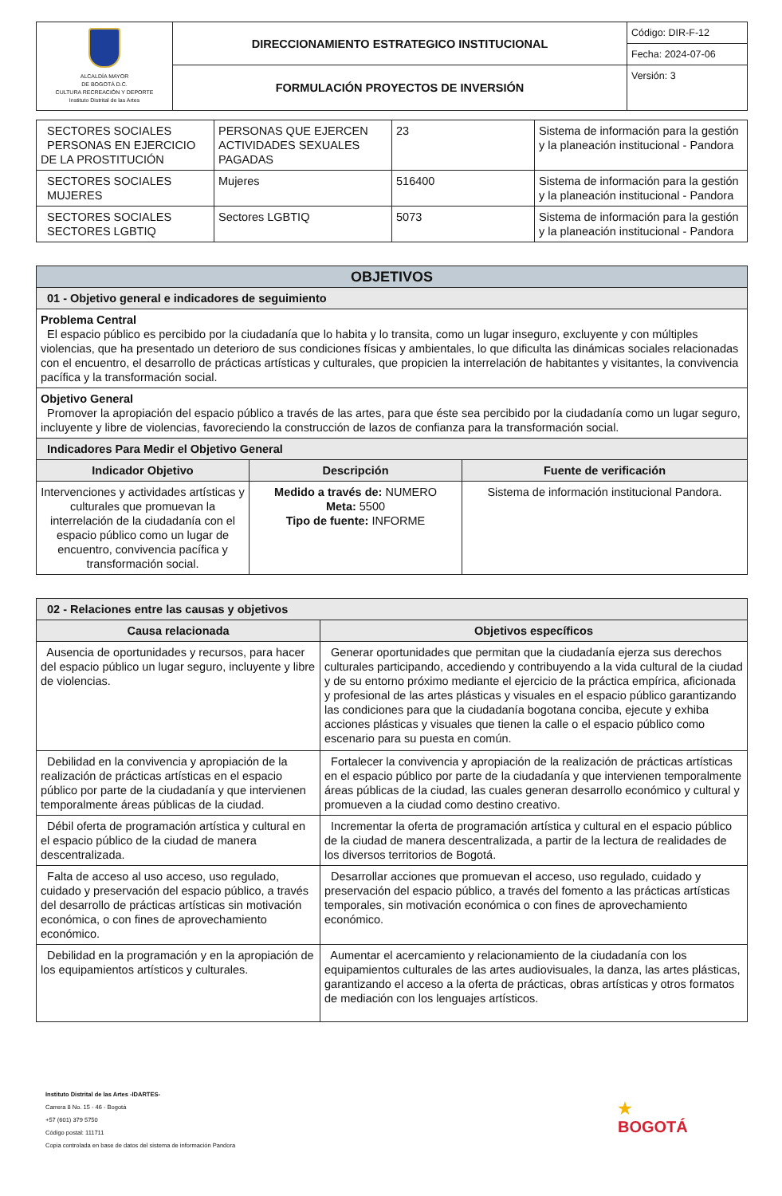| ALCALDÍA MAYOR DE BOGOTÁ D.C. CULTURA RECREACIÓN Y DEPORTE Instituto Distrital de las Artes | DIRECCIONAMIENTO ESTRATEGICO INSTITUCIONAL | Código: DIR-F-12 |
| | | Fecha: 2024-07-06 |
| | FORMULACIÓN PROYECTOS DE INVERSIÓN | Versión: 3 |
| SECTORES SOCIALES PERSONAS EN EJERCICIO DE LA PROSTITUCIÓN | PERSONAS QUE EJERCEN ACTIVIDADES SEXUALES PAGADAS | 23 | Sistema de información para la gestión y la planeación institucional - Pandora |
| SECTORES SOCIALES MUJERES | Mujeres | 516400 | Sistema de información para la gestión y la planeación institucional - Pandora |
| SECTORES SOCIALES SECTORES LGBTIQ | Sectores LGBTIQ | 5073 | Sistema de información para la gestión y la planeación institucional - Pandora |
| OBJETIVOS | | |
| 01 - Objetivo general e indicadores de seguimiento | | |
| Problema Central El espacio público es percibido por la ciudadanía que lo habita y lo transita, como un lugar inseguro, excluyente y con múltiples violencias, que ha presentado un deterioro de sus condiciones físicas y ambientales, lo que dificulta las dinámicas sociales relacionadas con el encuentro, el desarrollo de prácticas artísticas y culturales, que propicien la interrelación de habitantes y visitantes, la convivencia pacífica y la transformación social. | | |
| Objetivo General Promover la apropiación del espacio público a través de las artes, para que éste sea percibido por la ciudadanía como un lugar seguro, incluyente y libre de violencias, favoreciendo la construcción de lazos de confianza para la transformación social. | | |
| Indicadores Para Medir el Objetivo General | | |
| Indicador Objetivo | Descripción | Fuente de verificación |
| Intervenciones y actividades artísticas y culturales que promuevan la interrelación de la ciudadanía con el espacio público como un lugar de encuentro, convivencia pacífica y transformación social. | Medido a través de: NUMERO Meta: 5500 Tipo de fuente: INFORME | Sistema de información institucional Pandora. |
| 02 - Relaciones entre las causas y objetivos | |
| Causa relacionada | Objetivos específicos |
| Ausencia de oportunidades y recursos, para hacer del espacio público un lugar seguro, incluyente y libre de violencias. | Generar oportunidades que permitan que la ciudadanía ejerza sus derechos culturales participando, accediendo y contribuyendo a la vida cultural de la ciudad y de su entorno próximo mediante el ejercicio de la práctica empírica, aficionada y profesional de las artes plásticas y visuales en el espacio público garantizando las condiciones para que la ciudadanía bogotana conciba, ejecute y exhiba acciones plásticas y visuales que tienen la calle o el espacio público como escenario para su puesta en común. |
| Debilidad en la convivencia y apropiación de la realización de prácticas artísticas en el espacio público por parte de la ciudadanía y que intervienen temporalmente áreas públicas de la ciudad. | Fortalecer la convivencia y apropiación de la realización de prácticas artísticas en el espacio público por parte de la ciudadanía y que intervienen temporalmente áreas públicas de la ciudad, las cuales generan desarrollo económico y cultural y promueven a la ciudad como destino creativo. |
| Débil oferta de programación artística y cultural en el espacio público de la ciudad de manera descentralizada. | Incrementar la oferta de programación artística y cultural en el espacio público de la ciudad de manera descentralizada, a partir de la lectura de realidades de los diversos territorios de Bogotá. |
| Falta de acceso al uso acceso, uso regulado, cuidado y preservación del espacio público, a través del desarrollo de prácticas artísticas sin motivación económica, o con fines de aprovechamiento económico. | Desarrollar acciones que promuevan el acceso, uso regulado, cuidado y preservación del espacio público, a través del fomento a las prácticas artísticas temporales, sin motivación económica o con fines de aprovechamiento económico. |
| Debilidad en la programación y en la apropiación de los equipamientos artísticos y culturales. | Aumentar el acercamiento y relacionamiento de la ciudadanía con los equipamientos culturales de las artes audiovisuales, la danza, las artes plásticas, garantizando el acceso a la oferta de prácticas, obras artísticas y otros formatos de mediación con los lenguajes artísticos. |
Instituto Distrital de las Artes -IDARTES-
Carrera 8 No. 15 - 46 - Bogotá
+57 (601) 379 5750
Código postal: 111711
Copia controlada en base de datos del sistema de información Pandora
★
BOGOTÁ